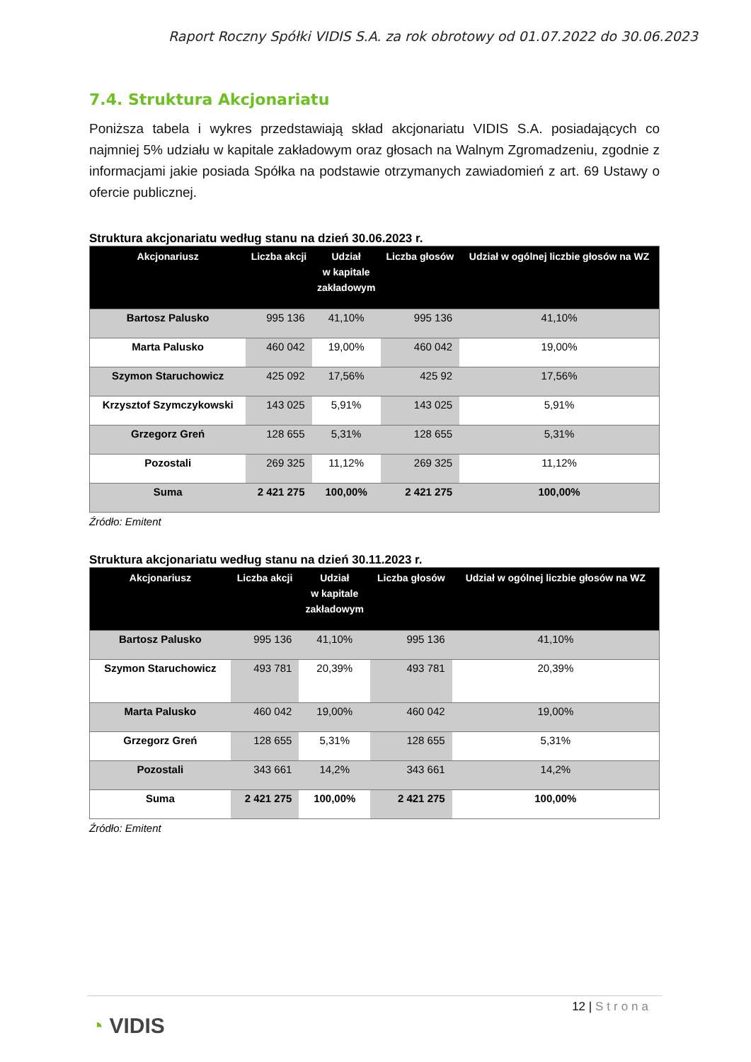Raport Roczny Spółki VIDIS S.A. za rok obrotowy od 01.07.2022 do 30.06.2023
7.4. Struktura Akcjonariatu
Poniższa tabela i wykres przedstawiają skład akcjonariatu VIDIS S.A. posiadających co najmniej 5% udziału w kapitale zakładowym oraz głosach na Walnym Zgromadzeniu, zgodnie z informacjami jakie posiada Spółka na podstawie otrzymanych zawiadomień z art. 69 Ustawy o ofercie publicznej.
Struktura akcjonariatu według stanu na dzień 30.06.2023 r.
| Akcjonariusz | Liczba akcji | Udział w kapitale zakładowym | Liczba głosów | Udział w ogólnej liczbie głosów na WZ |
| --- | --- | --- | --- | --- |
| Bartosz Palusko | 995 136 | 41,10% | 995 136 | 41,10% |
| Marta Palusko | 460 042 | 19,00% | 460 042 | 19,00% |
| Szymon Staruchowicz | 425 092 | 17,56% | 425 92 | 17,56% |
| Krzysztof Szymczykowski | 143 025 | 5,91% | 143 025 | 5,91% |
| Grzegorz Greń | 128 655 | 5,31% | 128 655 | 5,31% |
| Pozostali | 269 325 | 11,12% | 269 325 | 11,12% |
| Suma | 2 421 275 | 100,00% | 2 421 275 | 100,00% |
Źródło: Emitent
Struktura akcjonariatu według stanu na dzień 30.11.2023 r.
| Akcjonariusz | Liczba akcji | Udział w kapitale zakładowym | Liczba głosów | Udział w ogólnej liczbie głosów na WZ |
| --- | --- | --- | --- | --- |
| Bartosz Palusko | 995 136 | 41,10% | 995 136 | 41,10% |
| Szymon Staruchowicz | 493 781 | 20,39% | 493 781 | 20,39% |
| Marta Palusko | 460 042 | 19,00% | 460 042 | 19,00% |
| Grzegorz Greń | 128 655 | 5,31% | 128 655 | 5,31% |
| Pozostali | 343 661 | 14,2% | 343 661 | 14,2% |
| Suma | 2 421 275 | 100,00% | 2 421 275 | 100,00% |
Źródło: Emitent
12 | Strona
◔ VIDIS